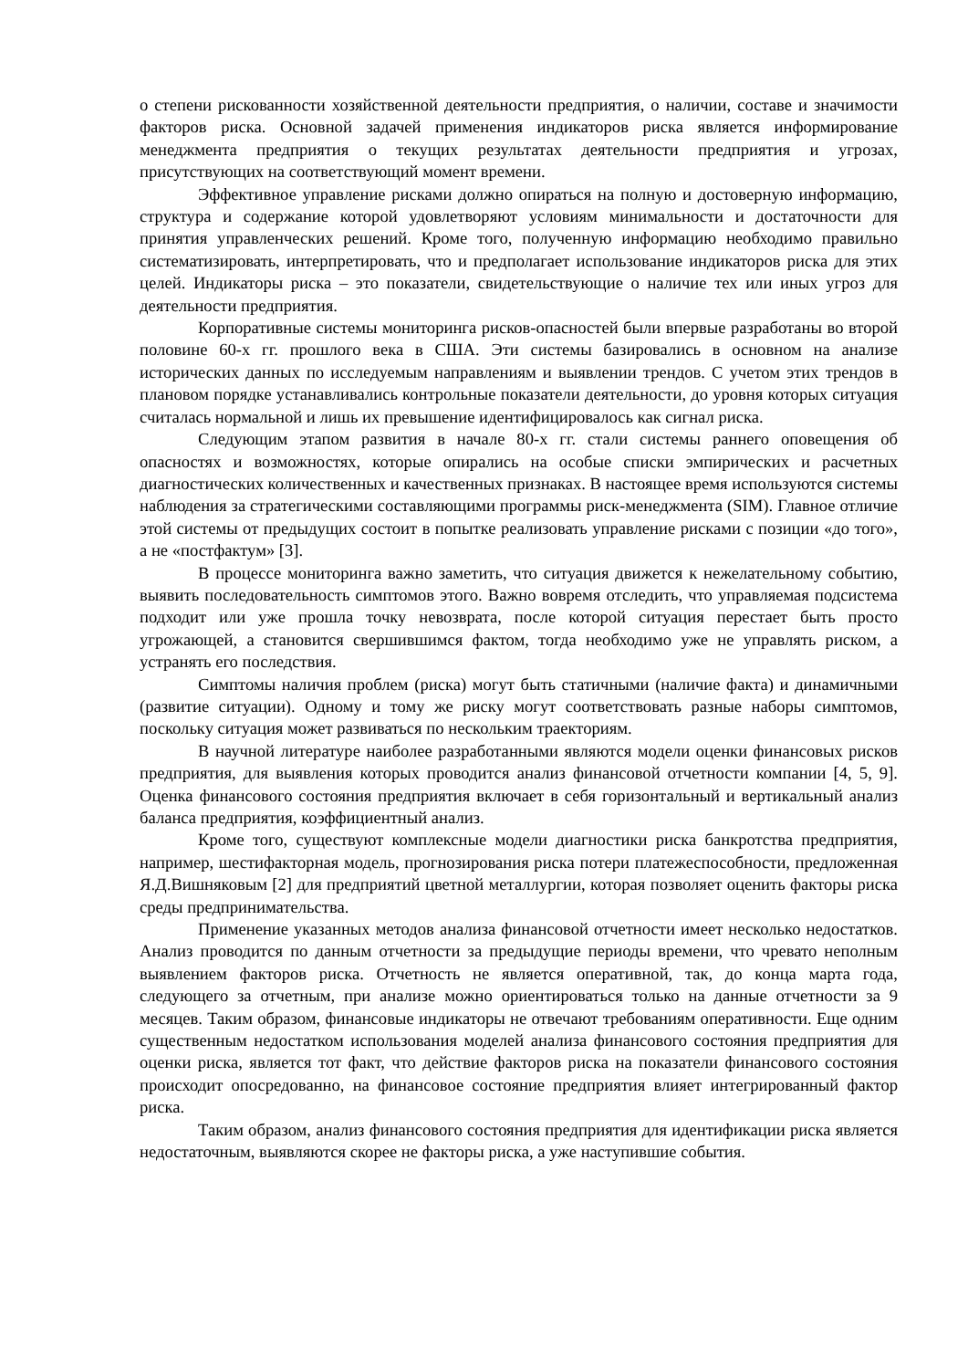о степени рискованности хозяйственной деятельности предприятия, о наличии, составе и значимости факторов риска. Основной задачей применения индикаторов риска является информирование менеджмента предприятия о текущих результатах деятельности предприятия и угрозах, присутствующих на соответствующий момент времени.
Эффективное управление рисками должно опираться на полную и достоверную информацию, структура и содержание которой удовлетворяют условиям минимальности и достаточности для принятия управленческих решений. Кроме того, полученную информацию необходимо правильно систематизировать, интерпретировать, что и предполагает использование индикаторов риска для этих целей. Индикаторы риска – это показатели, свидетельствующие о наличие тех или иных угроз для деятельности предприятия.
Корпоративные системы мониторинга рисков-опасностей были впервые разработаны во второй половине 60-х гг. прошлого века в США. Эти системы базировались в основном на анализе исторических данных по исследуемым направлениям и выявлении трендов. С учетом этих трендов в плановом порядке устанавливались контрольные показатели деятельности, до уровня которых ситуация считалась нормальной и лишь их превышение идентифицировалось как сигнал риска.
Следующим этапом развития в начале 80-х гг. стали системы раннего оповещения об опасностях и возможностях, которые опирались на особые списки эмпирических и расчетных диагностических количественных и качественных признаках. В настоящее время используются системы наблюдения за стратегическими составляющими программы риск-менеджмента (SIM). Главное отличие этой системы от предыдущих состоит в попытке реализовать управление рисками с позиции «до того», а не «постфактум» [3].
В процессе мониторинга важно заметить, что ситуация движется к нежелательному событию, выявить последовательность симптомов этого. Важно вовремя отследить, что управляемая подсистема подходит или уже прошла точку невозврата, после которой ситуация перестает быть просто угрожающей, а становится свершившимся фактом, тогда необходимо уже не управлять риском, а устранять его последствия.
Симптомы наличия проблем (риска) могут быть статичными (наличие факта) и динамичными (развитие ситуации). Одному и тому же риску могут соответствовать разные наборы симптомов, поскольку ситуация может развиваться по нескольким траекториям.
В научной литературе наиболее разработанными являются модели оценки финансовых рисков предприятия, для выявления которых проводится анализ финансовой отчетности компании [4, 5, 9]. Оценка финансового состояния предприятия включает в себя горизонтальный и вертикальный анализ баланса предприятия, коэффициентный анализ.
Кроме того, существуют комплексные модели диагностики риска банкротства предприятия, например, шестифакторная модель, прогнозирования риска потери платежеспособности, предложенная Я.Д.Вишняковым [2] для предприятий цветной металлургии, которая позволяет оценить факторы риска среды предпринимательства.
Применение указанных методов анализа финансовой отчетности имеет несколько недостатков. Анализ проводится по данным отчетности за предыдущие периоды времени, что чревато неполным выявлением факторов риска. Отчетность не является оперативной, так, до конца марта года, следующего за отчетным, при анализе можно ориентироваться только на данные отчетности за 9 месяцев. Таким образом, финансовые индикаторы не отвечают требованиям оперативности. Еще одним существенным недостатком использования моделей анализа финансового состояния предприятия для оценки риска, является тот факт, что действие факторов риска на показатели финансового состояния происходит опосредованно, на финансовое состояние предприятия влияет интегрированный фактор риска.
Таким образом, анализ финансового состояния предприятия для идентификации риска является недостаточным, выявляются скорее не факторы риска, а уже наступившие события.